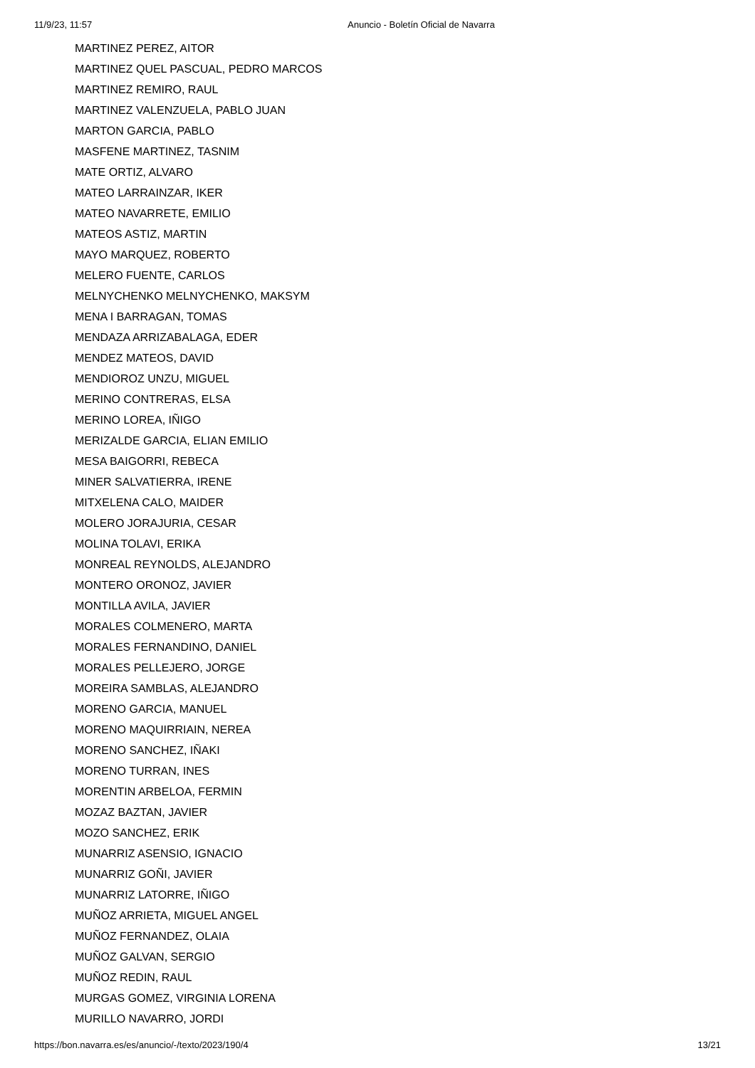11/9/23, 11:57 Anuncio - Boletín Oficial de Navarra
MARTINEZ PEREZ, AITOR
MARTINEZ QUEL PASCUAL, PEDRO MARCOS
MARTINEZ REMIRO, RAUL
MARTINEZ VALENZUELA, PABLO JUAN
MARTON GARCIA, PABLO
MASFENE MARTINEZ, TASNIM
MATE ORTIZ, ALVARO
MATEO LARRAINZAR, IKER
MATEO NAVARRETE, EMILIO
MATEOS ASTIZ, MARTIN
MAYO MARQUEZ, ROBERTO
MELERO FUENTE, CARLOS
MELNYCHENKO MELNYCHENKO, MAKSYM
MENA I BARRAGAN, TOMAS
MENDAZA ARRIZABALAGA, EDER
MENDEZ MATEOS, DAVID
MENDIOROZ UNZU, MIGUEL
MERINO CONTRERAS, ELSA
MERINO LOREA, IÑIGO
MERIZALDE GARCIA, ELIAN EMILIO
MESA BAIGORRI, REBECA
MINER SALVATIERRA, IRENE
MITXELENA CALO, MAIDER
MOLERO JORAJURIA, CESAR
MOLINA TOLAVI, ERIKA
MONREAL REYNOLDS, ALEJANDRO
MONTERO ORONOZ, JAVIER
MONTILLA AVILA, JAVIER
MORALES COLMENERO, MARTA
MORALES FERNANDINO, DANIEL
MORALES PELLEJERO, JORGE
MOREIRA SAMBLAS, ALEJANDRO
MORENO GARCIA, MANUEL
MORENO MAQUIRRIAIN, NEREA
MORENO SANCHEZ, IÑAKI
MORENO TURRAN, INES
MORENTIN ARBELOA, FERMIN
MOZAZ BAZTAN, JAVIER
MOZO SANCHEZ, ERIK
MUNARRIZ ASENSIO, IGNACIO
MUNARRIZ GOÑI, JAVIER
MUNARRIZ LATORRE, IÑIGO
MUÑOZ ARRIETA, MIGUEL ANGEL
MUÑOZ FERNANDEZ, OLAIA
MUÑOZ GALVAN, SERGIO
MUÑOZ REDIN, RAUL
MURGAS GOMEZ, VIRGINIA LORENA
MURILLO NAVARRO, JORDI
https://bon.navarra.es/es/anuncio/-/texto/2023/190/4 13/21